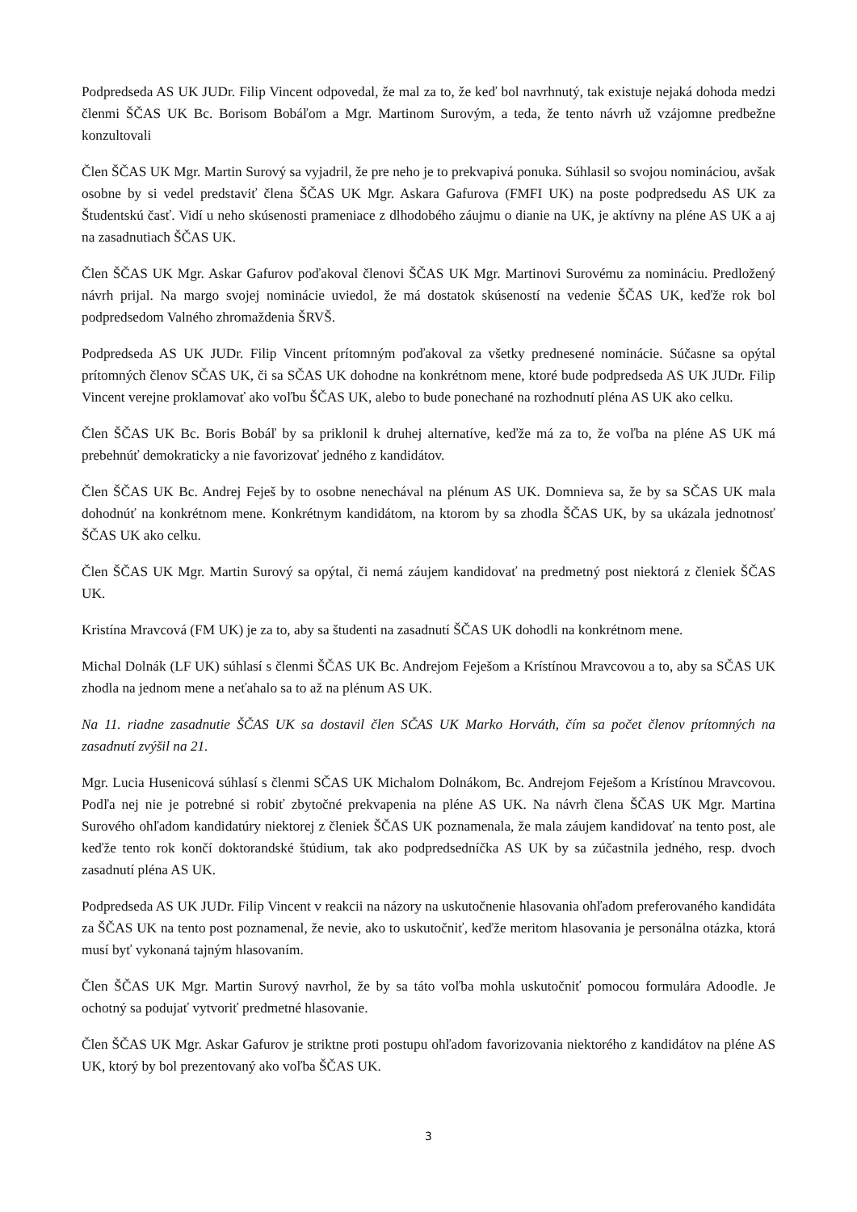Podpredseda AS UK JUDr. Filip Vincent odpovedal, že mal za to, že keď bol navrhnutý, tak existuje nejaká dohoda medzi členmi ŠČAS UK Bc. Borisom Bobáľom a Mgr. Martinom Surovým, a teda, že tento návrh už vzájomne predbežne konzultovali
Člen ŠČAS UK Mgr. Martin Surový sa vyjadril, že pre neho je to prekvapivá ponuka. Súhlasil so svojou nomináciou, avšak osobne by si vedel predstaviť člena ŠČAS UK Mgr. Askara Gafurova (FMFI UK) na poste podpredsedu AS UK za Študentskú časť. Vidí u neho skúsenosti prameniace z dlhodobého záujmu o dianie na UK, je aktívny na pléne AS UK a aj na zasadnutiach ŠČAS UK.
Člen ŠČAS UK Mgr. Askar Gafurov poďakoval členovi ŠČAS UK Mgr. Martinovi Surovému za nomináciu. Predložený návrh prijal. Na margo svojej nominácie uviedol, že má dostatok skúseností na vedenie ŠČAS UK, keďže rok bol podpredsedom Valného zhromaždenia ŠRVŠ.
Podpredseda AS UK JUDr. Filip Vincent prítomným poďakoval za všetky prednesené nominácie. Súčasne sa opýtal prítomných členov SČAS UK, či sa SČAS UK dohodne na konkrétnom mene, ktoré bude podpredseda AS UK JUDr. Filip Vincent verejne proklamovať ako voľbu ŠČAS UK, alebo to bude ponechané na rozhodnutí pléna AS UK ako celku.
Člen ŠČAS UK Bc. Boris Bobáľ by sa priklonil k druhej alternatíve, keďže má za to, že voľba na pléne AS UK má prebehnúť demokraticky a nie favorizovať jedného z kandidátov.
Člen ŠČAS UK Bc. Andrej Feješ by to osobne nenechával na plénum AS UK. Domnieva sa, že by sa SČAS UK mala dohodnúť na konkrétnom mene. Konkrétnym kandidátom, na ktorom by sa zhodla ŠČAS UK, by sa ukázala jednotnosť ŠČAS UK ako celku.
Člen ŠČAS UK Mgr. Martin Surový sa opýtal, či nemá záujem kandidovať na predmetný post niektorá z členiek ŠČAS UK.
Kristína Mravcová (FM UK) je za to, aby sa študenti na zasadnutí ŠČAS UK dohodli na konkrétnom mene.
Michal Dolnák (LF UK) súhlasí s členmi ŠČAS UK Bc. Andrejom Feješom a Krístínou Mravcovou a to, aby sa SČAS UK zhodla na jednom mene a neťahalo sa to až na plénum AS UK.
Na 11. riadne zasadnutie ŠČAS UK sa dostavil člen SČAS UK Marko Horváth, čím sa počet členov prítomných na zasadnutí zvýšil na 21.
Mgr. Lucia Husenicová súhlasí s členmi SČAS UK Michalom Dolnákom, Bc. Andrejom Feješom a Krístínou Mravcovou. Podľa nej nie je potrebné si robiť zbytočné prekvapenia na pléne AS UK. Na návrh člena ŠČAS UK Mgr. Martina Surového ohľadom kandidatúry niektorej z členiek ŠČAS UK poznamenala, že mala záujem kandidovať na tento post, ale keďže tento rok končí doktorandské štúdium, tak ako podpredsedníčka AS UK by sa zúčastnila jedného, resp. dvoch zasadnutí pléna AS UK.
Podpredseda AS UK JUDr. Filip Vincent v reakcii na názory na uskutočnenie hlasovania ohľadom preferovaného kandidáta za ŠČAS UK na tento post poznamenal, že nevie, ako to uskutočniť, keďže meritom hlasovania je personálna otázka, ktorá musí byť vykonaná tajným hlasovaním.
Člen ŠČAS UK Mgr. Martin Surový navrhol, že by sa táto voľba mohla uskutočniť pomocou formulára Adoodle. Je ochotný sa podujať vytvoriť predmetné hlasovanie.
Člen ŠČAS UK Mgr. Askar Gafurov je striktne proti postupu ohľadom favorizovania niektorého z kandidátov na pléne AS UK, ktorý by bol prezentovaný ako voľba ŠČAS UK.
3